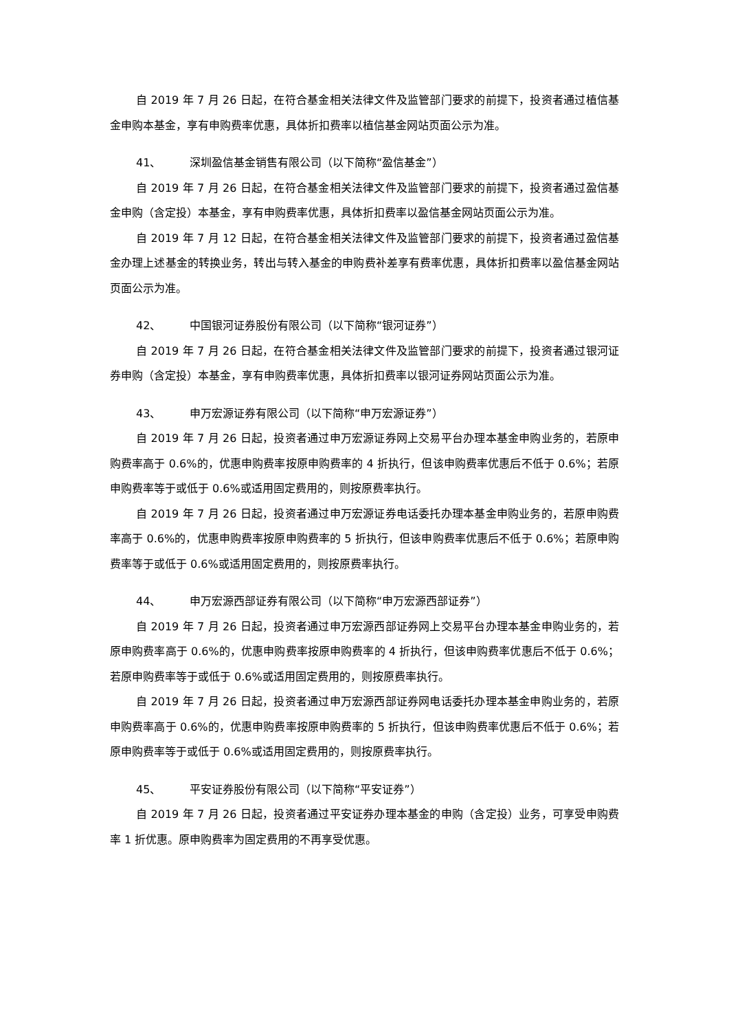自 2019 年 7 月 26 日起，在符合基金相关法律文件及监管部门要求的前提下，投资者通过植信基金申购本基金，享有申购费率优惠，具体折扣费率以植信基金网站页面公示为准。
41、 深圳盈信基金销售有限公司（以下简称“盈信基金”）
自 2019 年 7 月 26 日起，在符合基金相关法律文件及监管部门要求的前提下，投资者通过盈信基金申购（含定投）本基金，享有申购费率优惠，具体折扣费率以盈信基金网站页面公示为准。
自 2019 年 7 月 12 日起，在符合基金相关法律文件及监管部门要求的前提下，投资者通过盈信基金办理上述基金的转换业务，转出与转入基金的申购费补差享有费率优惠，具体折扣费率以盈信基金网站页面公示为准。
42、 中国银河证券股份有限公司（以下简称“银河证券”）
自 2019 年 7 月 26 日起，在符合基金相关法律文件及监管部门要求的前提下，投资者通过银河证券申购（含定投）本基金，享有申购费率优惠，具体折扣费率以银河证券网站页面公示为准。
43、 申万宏源证券有限公司（以下简称“申万宏源证券”）
自 2019 年 7 月 26 日起，投资者通过申万宏源证券网上交易平台办理本基金申购业务的，若原申购费率高于 0.6%的，优惠申购费率按原申购费率的 4 折执行，但该申购费率优惠后不低于 0.6%；若原申购费率等于或低于 0.6%或适用固定费用的，则按原费率执行。
自 2019 年 7 月 26 日起，投资者通过申万宏源证券电话委托办理本基金申购业务的，若原申购费率高于 0.6%的，优惠申购费率按原申购费率的 5 折执行，但该申购费率优惠后不低于 0.6%；若原申购费率等于或低于 0.6%或适用固定费用的，则按原费率执行。
44、 申万宏源西部证券有限公司（以下简称“申万宏源西部证券”）
自 2019 年 7 月 26 日起，投资者通过申万宏源西部证券网上交易平台办理本基金申购业务的，若原申购费率高于 0.6%的，优惠申购费率按原申购费率的 4 折执行，但该申购费率优惠后不低于 0.6%；若原申购费率等于或低于 0.6%或适用固定费用的，则按原费率执行。
自 2019 年 7 月 26 日起，投资者通过申万宏源西部证券网电话委托办理本基金申购业务的，若原申购费率高于 0.6%的，优惠申购费率按原申购费率的 5 折执行，但该申购费率优惠后不低于 0.6%；若原申购费率等于或低于 0.6%或适用固定费用的，则按原费率执行。
45、 平安证券股份有限公司（以下简称“平安证券”）
自 2019 年 7 月 26 日起，投资者通过平安证券办理本基金的申购（含定投）业务，可享受申购费率 1 折优惠。原申购费率为固定费用的不再享受优惠。